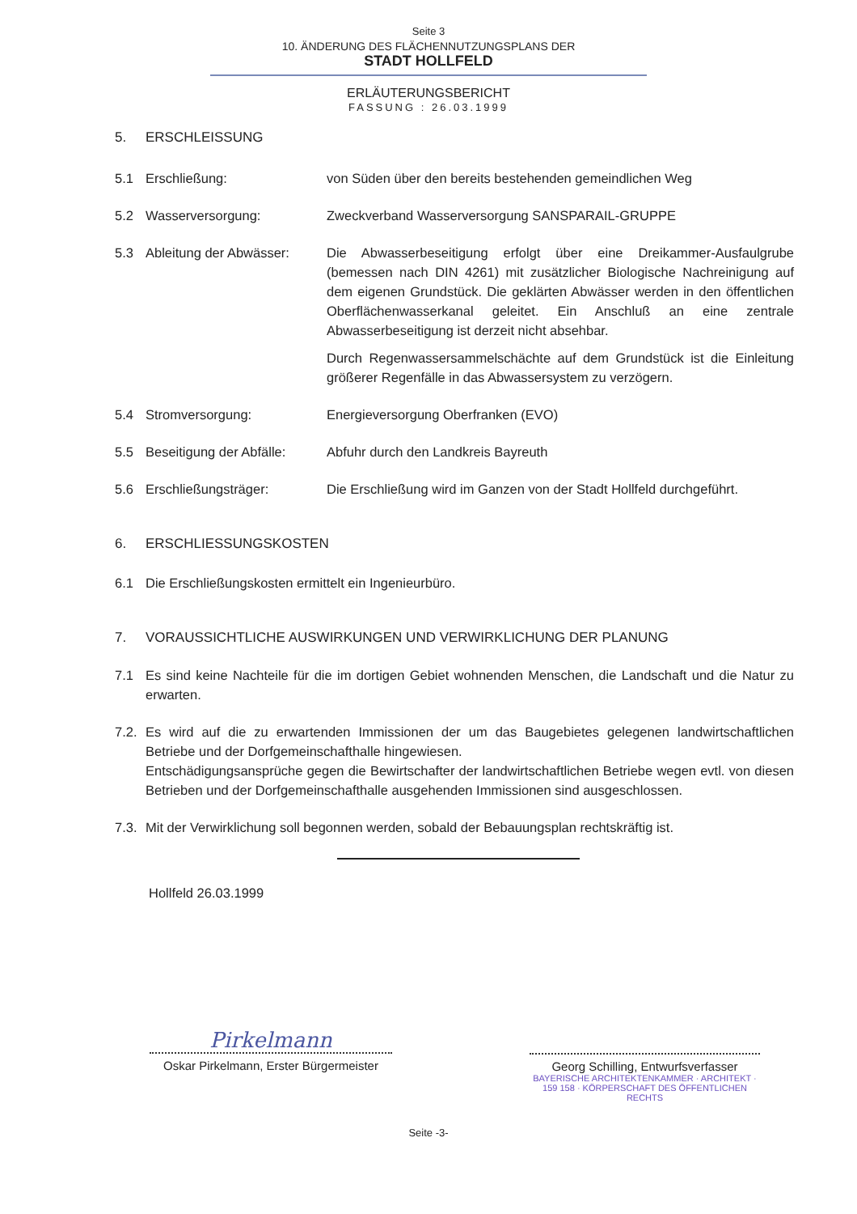Seite 3
10. ÄNDERUNG DES FLÄCHENNUTZUNGSPLANS DER
STADT HOLLFELD
ERLÄUTERUNGSBERICHT
FASSUNG : 26.03.1999
5. ERSCHLEISSUNG
5.1 Erschließung: von Süden über den bereits bestehenden gemeindlichen Weg
5.2 Wasserversorgung: Zweckverband Wasserversorgung SANSPARAIL-GRUPPE
5.3 Ableitung der Abwässer:
Die Abwasserbeseitigung erfolgt über eine Dreikammer-Ausfaulgrube (bemessen nach DIN 4261) mit zusätzlicher Biologische Nachreinigung auf dem eigenen Grundstück. Die geklärten Abwässer werden in den öffentlichen Oberflächenwasserkanal geleitet. Ein Anschluß an eine zentrale Abwasserbeseitigung ist derzeit nicht absehbar.
Durch Regenwassersammelschächte auf dem Grundstück ist die Einleitung größerer Regenfälle in das Abwassersystem zu verzögern.
5.4 Stromversorgung: Energieversorgung Oberfranken (EVO)
5.5 Beseitigung der Abfälle:
Abfuhr durch den Landkreis Bayreuth
5.6 Erschließungsträger: Die Erschließung wird im Ganzen von der Stadt Hollfeld durchgeführt.
6. ERSCHLIESSUNGSKOSTEN
6.1 Die Erschließungskosten ermittelt ein Ingenieurbüro.
7. VORAUSSICHTLICHE AUSWIRKUNGEN UND VERWIRKLICHUNG DER PLANUNG
7.1 Es sind keine Nachteile für die im dortigen Gebiet wohnenden Menschen, die Landschaft und die Natur zu erwarten.
7.2. Es wird auf die zu erwartenden Immissionen der um das Baugebietes gelegenen landwirtschaftlichen Betriebe und der Dorfgemeinschafthalle hingewiesen.
Entschädigungsansprüche gegen die Bewirtschafter der landwirtschaftlichen Betriebe wegen evtl. von diesen Betrieben und der Dorfgemeinschafthalle ausgehenden Immissionen sind ausgeschlossen.
7.3. Mit der Verwirklichung soll begonnen werden, sobald der Bebauungsplan rechtskräftig ist.
Hollfeld 26.03.1999
Pirkelmann
Oskar Pirkelmann, Erster Bürgermeister
Georg Schilling, Entwurfsverfasser
BAYERISCHE ARCHITEKTENKAMMER · ARCHITEKT · 159 158 · KÖRPERSCHAFT DES ÖFFENTLICHEN RECHTS
Seite -3-